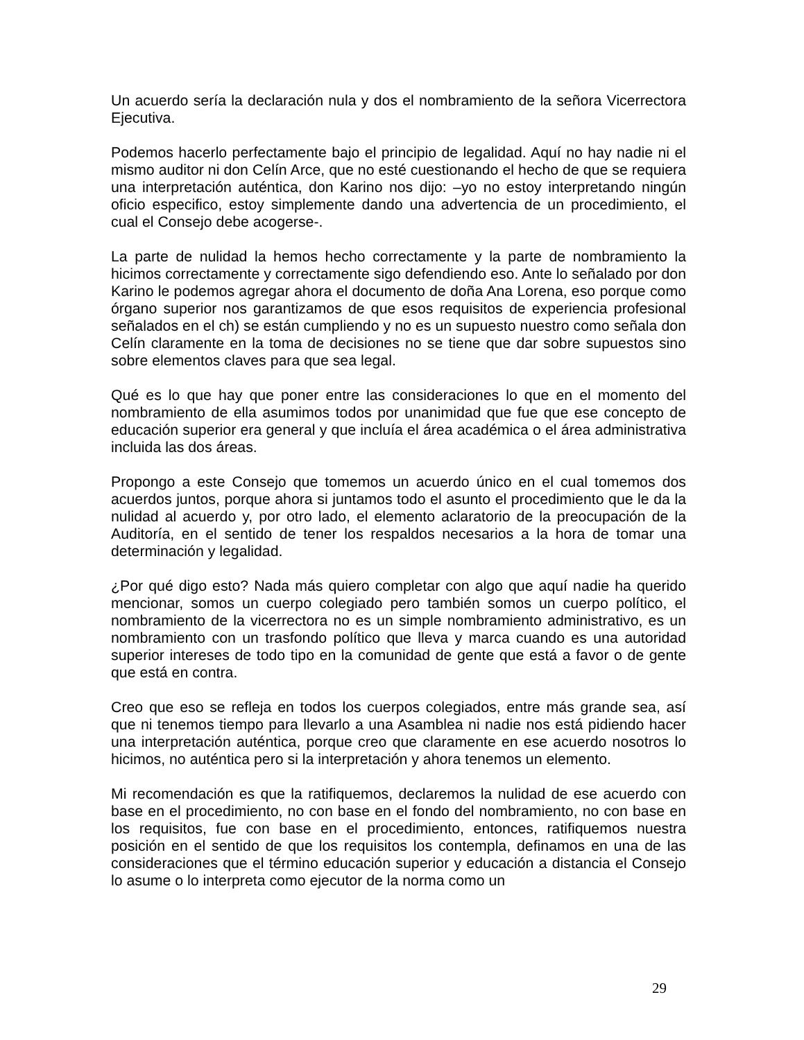Un acuerdo sería la declaración nula y dos el nombramiento de la señora Vicerrectora Ejecutiva.
Podemos hacerlo perfectamente bajo el principio de legalidad. Aquí no hay nadie ni el mismo auditor ni don Celín Arce, que no esté cuestionando el hecho de que se requiera una interpretación auténtica, don Karino nos dijo: –yo no estoy interpretando ningún oficio especifico, estoy simplemente dando una advertencia de un procedimiento, el cual el Consejo debe acogerse-.
La parte de nulidad la hemos hecho correctamente y la parte de nombramiento la hicimos correctamente y correctamente sigo defendiendo eso. Ante lo señalado por don Karino le podemos agregar ahora el documento de doña Ana Lorena, eso porque como órgano superior nos garantizamos de que esos requisitos de experiencia profesional señalados en el ch) se están cumpliendo y no es un supuesto nuestro como señala don Celín claramente en la toma de decisiones no se tiene que dar sobre supuestos sino sobre elementos claves para que sea legal.
Qué es lo que hay que poner entre las consideraciones lo que en el momento del nombramiento de ella asumimos todos por unanimidad que fue que ese concepto de educación superior era general y que incluía el área académica o el área administrativa incluida las dos áreas.
Propongo a este Consejo que tomemos un acuerdo único en el cual tomemos dos acuerdos juntos, porque ahora si juntamos todo el asunto el procedimiento que le da la nulidad al acuerdo y, por otro lado, el elemento aclaratorio de la preocupación de la Auditoría, en el sentido de tener los respaldos necesarios a la hora de tomar una determinación y legalidad.
¿Por qué digo esto? Nada más quiero completar con algo que aquí nadie ha querido mencionar, somos un cuerpo colegiado pero también somos un cuerpo político, el nombramiento de la vicerrectora no es un simple nombramiento administrativo, es un nombramiento con un trasfondo político que lleva y marca cuando es una autoridad superior intereses de todo tipo en la comunidad de gente que está a favor o de gente que está en contra.
Creo que eso se refleja en todos los cuerpos colegiados, entre más grande sea, así que ni tenemos tiempo para llevarlo a una Asamblea ni nadie nos está pidiendo hacer una interpretación auténtica, porque creo que claramente en ese acuerdo nosotros lo hicimos, no auténtica pero si la interpretación y ahora tenemos un elemento.
Mi recomendación es que la ratifiquemos, declaremos la nulidad de ese acuerdo con base en el procedimiento, no con base en el fondo del nombramiento, no con base en los requisitos, fue con base en el procedimiento, entonces, ratifiquemos nuestra posición en el sentido de que los requisitos los contempla, definamos en una de las consideraciones que el término educación superior y educación a distancia el Consejo lo asume o lo interpreta como ejecutor de la norma como un
29